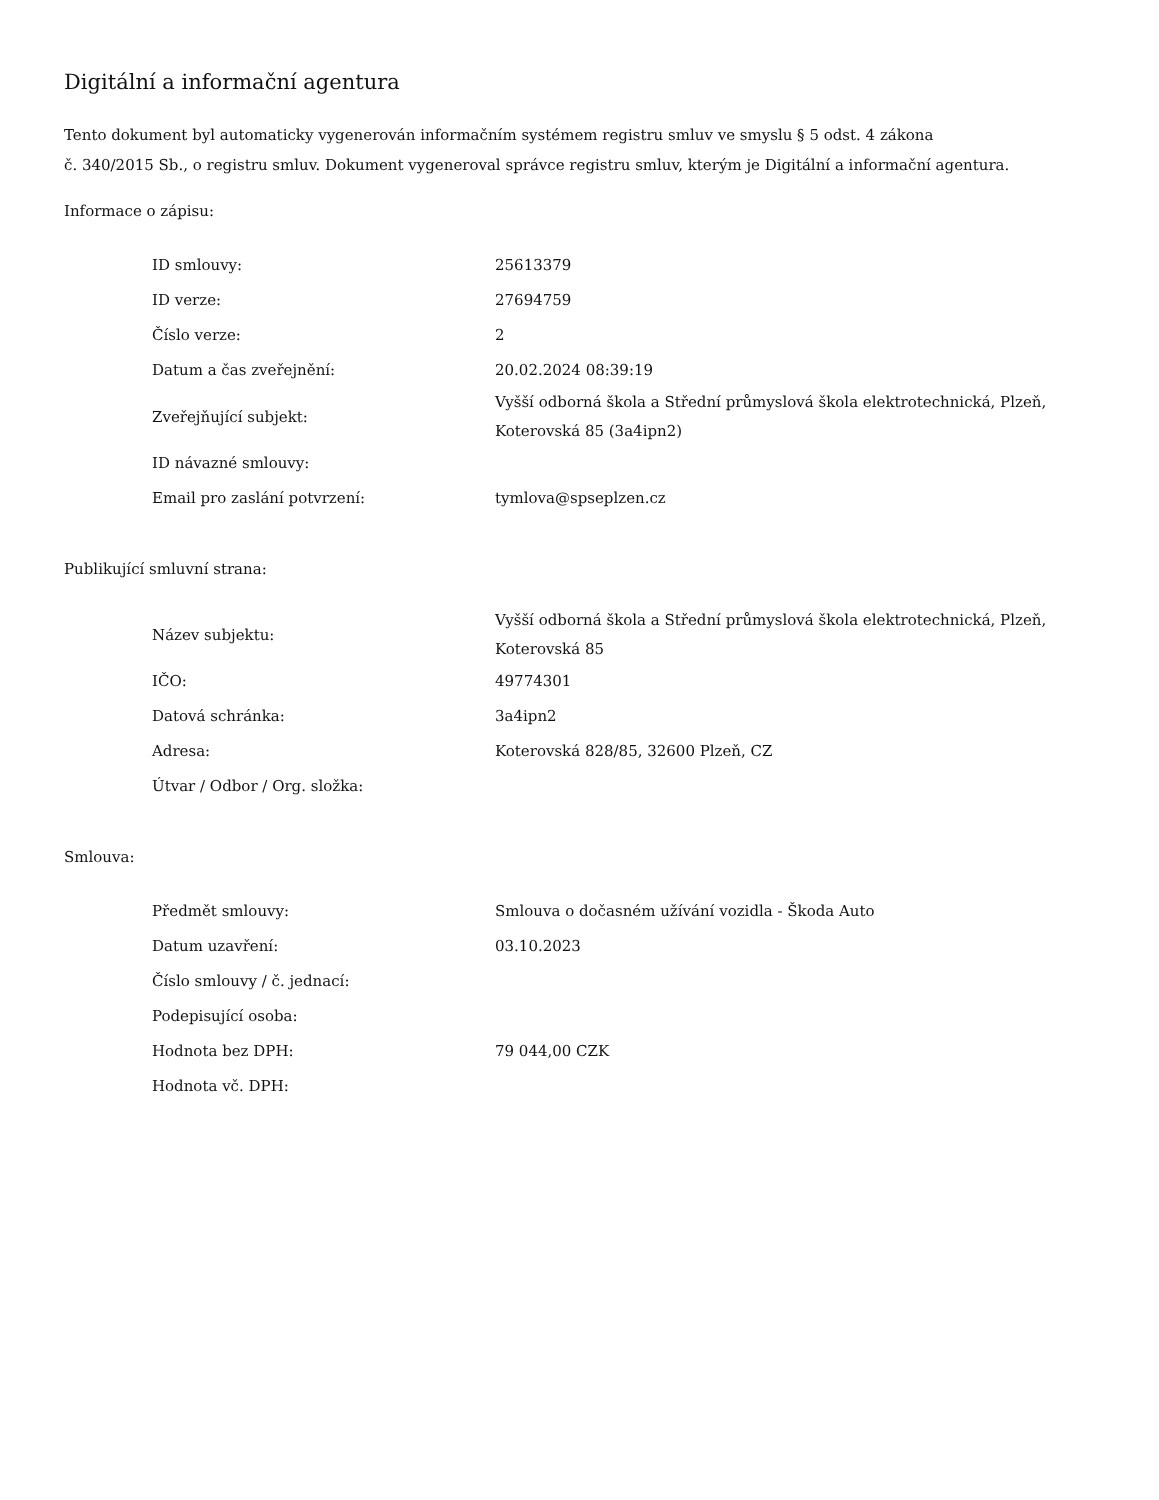Digitální a informační agentura
Tento dokument byl automaticky vygenerován informačním systémem registru smluv ve smyslu § 5 odst. 4 zákona
č. 340/2015 Sb., o registru smluv. Dokument vygeneroval správce registru smluv, kterým je Digitální a informační agentura.
Informace o zápisu:
| ID smlouvy: | 25613379 |
| ID verze: | 27694759 |
| Číslo verze: | 2 |
| Datum a čas zveřejnění: | 20.02.2024 08:39:19 |
| Zveřejňující subjekt: | Vyšší odborná škola a Střední průmyslová škola elektrotechnická, Plzeň, Koterovská 85 (3a4ipn2) |
| ID návazné smlouvy: | |
| Email pro zaslání potvrzení: | tymlova@spseplzen.cz |
Publikující smluvní strana:
| Název subjektu: | Vyšší odborná škola a Střední průmyslová škola elektrotechnická, Plzeň, Koterovská 85 |
| IČO: | 49774301 |
| Datová schránka: | 3a4ipn2 |
| Adresa: | Koterovská 828/85, 32600 Plzeň, CZ |
| Útvar / Odbor / Org. složka: | |
Smlouva:
| Předmět smlouvy: | Smlouva o dočasném užívání vozidla - Škoda Auto |
| Datum uzavření: | 03.10.2023 |
| Číslo smlouvy / č. jednací: | |
| Podepisující osoba: | |
| Hodnota bez DPH: | 79 044,00 CZK |
| Hodnota vč. DPH: | |